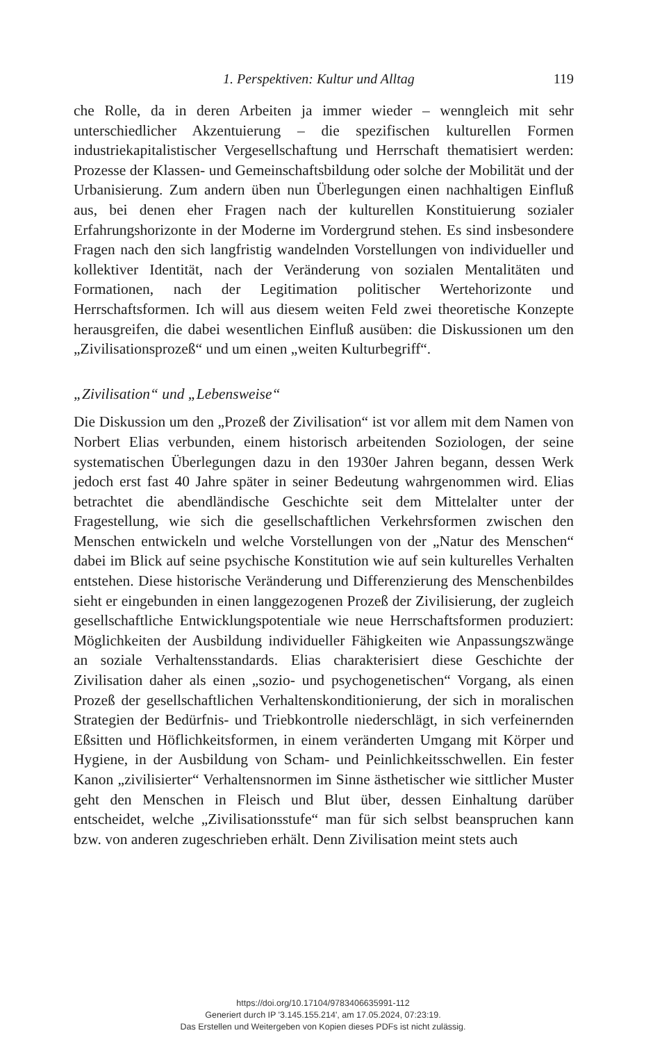1. Perspektiven: Kultur und Alltag 119
che Rolle, da in deren Arbeiten ja immer wieder – wenngleich mit sehr unterschiedlicher Akzentuierung – die spezifischen kulturellen Formen industriekapitalistischer Vergesellschaftung und Herrschaft thematisiert werden: Prozesse der Klassen- und Gemeinschaftsbildung oder solche der Mobilität und der Urbanisierung. Zum andern üben nun Überlegungen einen nachhaltigen Einfluß aus, bei denen eher Fragen nach der kulturellen Konstituierung sozialer Erfahrungshorizonte in der Moderne im Vordergrund stehen. Es sind insbesondere Fragen nach den sich langfristig wandelnden Vorstellungen von individueller und kollektiver Identität, nach der Veränderung von sozialen Mentalitäten und Formationen, nach der Legitimation politischer Wertehorizonte und Herrschaftsformen. Ich will aus diesem weiten Feld zwei theoretische Konzepte herausgreifen, die dabei wesentlichen Einfluß ausüben: die Diskussionen um den „Zivilisationsprozeß“ und um einen „weiten Kulturbegriff“.
„Zivilisation“ und „Lebensweise“
Die Diskussion um den „Prozeß der Zivilisation“ ist vor allem mit dem Namen von Norbert Elias verbunden, einem historisch arbeitenden Soziologen, der seine systematischen Überlegungen dazu in den 1930er Jahren begann, dessen Werk jedoch erst fast 40 Jahre später in seiner Bedeutung wahrgenommen wird. Elias betrachtet die abendländische Geschichte seit dem Mittelalter unter der Fragestellung, wie sich die gesellschaftlichen Verkehrsformen zwischen den Menschen entwickeln und welche Vorstellungen von der „Natur des Menschen“ dabei im Blick auf seine psychische Konstitution wie auf sein kulturelles Verhalten entstehen. Diese historische Veränderung und Differenzierung des Menschenbildes sieht er eingebunden in einen langgezogenen Prozeß der Zivilisierung, der zugleich gesellschaftliche Entwicklungspotentiale wie neue Herrschaftsformen produziert: Möglichkeiten der Ausbildung individueller Fähigkeiten wie Anpassungszwänge an soziale Verhaltensstandards. Elias charakterisiert diese Geschichte der Zivilisation daher als einen „sozio- und psychogenetischen“ Vorgang, als einen Prozeß der gesellschaftlichen Verhaltenskonditionierung, der sich in moralischen Strategien der Bedürfnis- und Triebkontrolle niederschlägt, in sich verfeinernden Eßsitten und Höflichkeitsformen, in einem veränderten Umgang mit Körper und Hygiene, in der Ausbildung von Scham- und Peinlichkeitsschwellen. Ein fester Kanon „zivilisierter“ Verhaltensnormen im Sinne ästhetischer wie sittlicher Muster geht den Menschen in Fleisch und Blut über, dessen Einhaltung darüber entscheidet, welche „Zivilisationsstufe“ man für sich selbst beanspruchen kann bzw. von anderen zugeschrieben erhält. Denn Zivilisation meint stets auch
https://doi.org/10.17104/9783406635991-112
Generiert durch IP '3.145.155.214', am 17.05.2024, 07:23:19.
Das Erstellen und Weitergeben von Kopien dieses PDFs ist nicht zulässig.